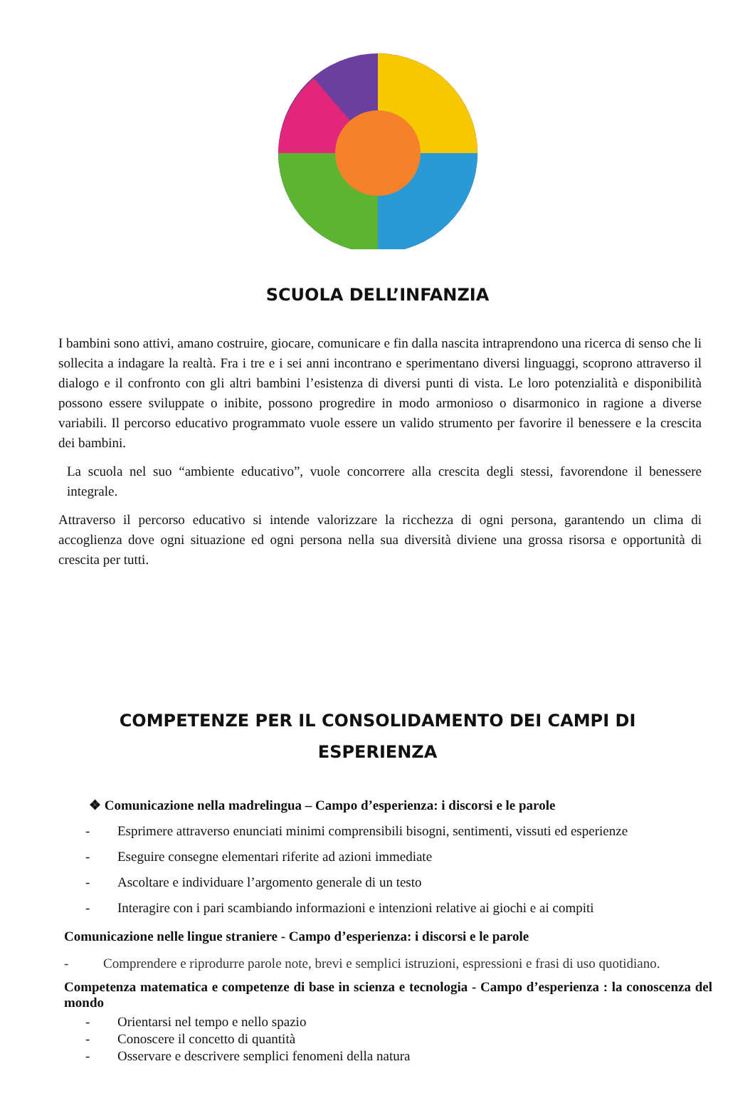SCUOLA DELL’INFANZIA
I bambini sono attivi, amano costruire, giocare, comunicare e fin dalla nascita intraprendono una ricerca di senso che li sollecita a indagare la realtà. Fra i tre e i sei anni incontrano e sperimentano diversi linguaggi, scoprono attraverso il dialogo e il confronto con gli altri bambini l’esistenza di diversi punti di vista. Le loro potenzialità e disponibilità possono essere sviluppate o inibite, possono progredire in modo armonioso o disarmonico in ragione a diverse variabili. Il percorso educativo programmato vuole essere un valido strumento per favorire il benessere e la crescita dei bambini.
La scuola nel suo “ambiente educativo”, vuole concorrere alla crescita degli stessi, favorendone il benessere integrale.
Attraverso il percorso educativo si intende valorizzare la ricchezza di ogni persona, garantendo un clima di accoglienza dove ogni situazione ed ogni persona nella sua diversità diviene una grossa risorsa e opportunità di crescita per tutti.
COMPETENZE PER IL CONSOLIDAMENTO DEI CAMPI DI
ESPERIENZA
❖ Comunicazione nella madrelingua – Campo d’esperienza: i discorsi e le parole
- Esprimere attraverso enunciati minimi comprensibili bisogni, sentimenti, vissuti ed esperienze
- Eseguire consegne elementari riferite ad azioni immediate
- Ascoltare e individuare l’argomento generale di un testo
- Interagire con i pari scambiando informazioni e intenzioni relative ai giochi e ai compiti
Comunicazione nelle lingue straniere - Campo d’esperienza: i discorsi e le parole
- Comprendere e riprodurre parole note, brevi e semplici istruzioni, espressioni e frasi di uso quotidiano.
Competenza matematica e competenze di base in scienza e tecnologia - Campo d’esperienza : la conoscenza del mondo
- Orientarsi nel tempo e nello spazio
- Conoscere il concetto di quantità
- Osservare e descrivere semplici fenomeni della natura